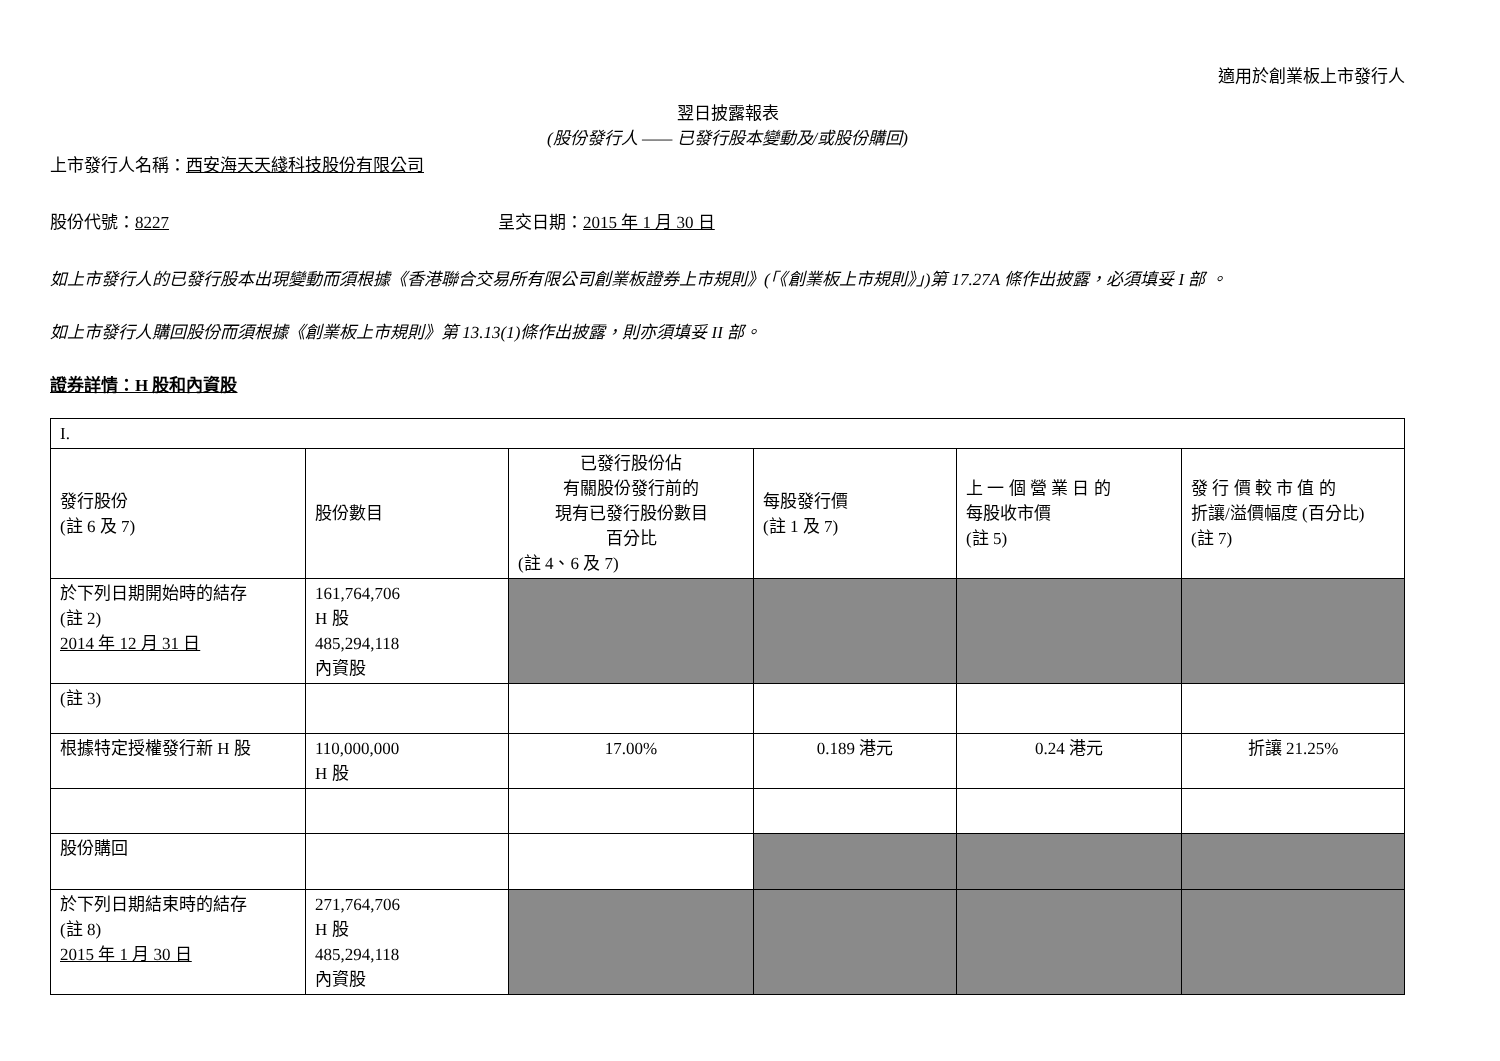適用於創業板上市發行人
翌日披露報表
(股份發行人 —— 已發行股本變動及/或股份購回)
上市發行人名稱：西安海天天綫科技股份有限公司
股份代號：8227 呈交日期：2015 年 1 月 30 日
如上市發行人的已發行股本出現變動而須根據《香港聯合交易所有限公司創業板證券上市規則》(「《創業板上市規則》」)第 17.27A 條作出披露，必須填妥 I 部 。
如上市發行人購回股份而須根據《創業板上市規則》第 13.13(1)條作出披露，則亦須填妥 II 部。
證券詳情：H 股和內資股
| I. | | | | | |
| 發行股份 (註 6 及 7) | 股份數目 | 已發行股份佔 有關股份發行前的 現有已發行股份數目 百分比 (註 4、6 及 7) | 每股發行價 (註 1 及 7) | 上 一 個 營 業 日 的 每股收市價 (註 5) | 發 行 價 較 市 值 的 折讓/溢價幅度 (百分比) (註 7) |
| 於下列日期開始時的結存 (註 2) 2014 年 12 月 31 日 | 161,764,706 H 股 485,294,118 內資股 | | | | |
| (註 3) | | | | | |
| 根據特定授權發行新 H 股 | 110,000,000 H 股 | 17.00% | 0.189 港元 | 0.24 港元 | 折讓 21.25% |
| 股份購回 | | | | | |
| 於下列日期結束時的結存 (註 8) 2015 年 1 月 30 日 | 271,764,706 H 股 485,294,118 內資股 | | | | |